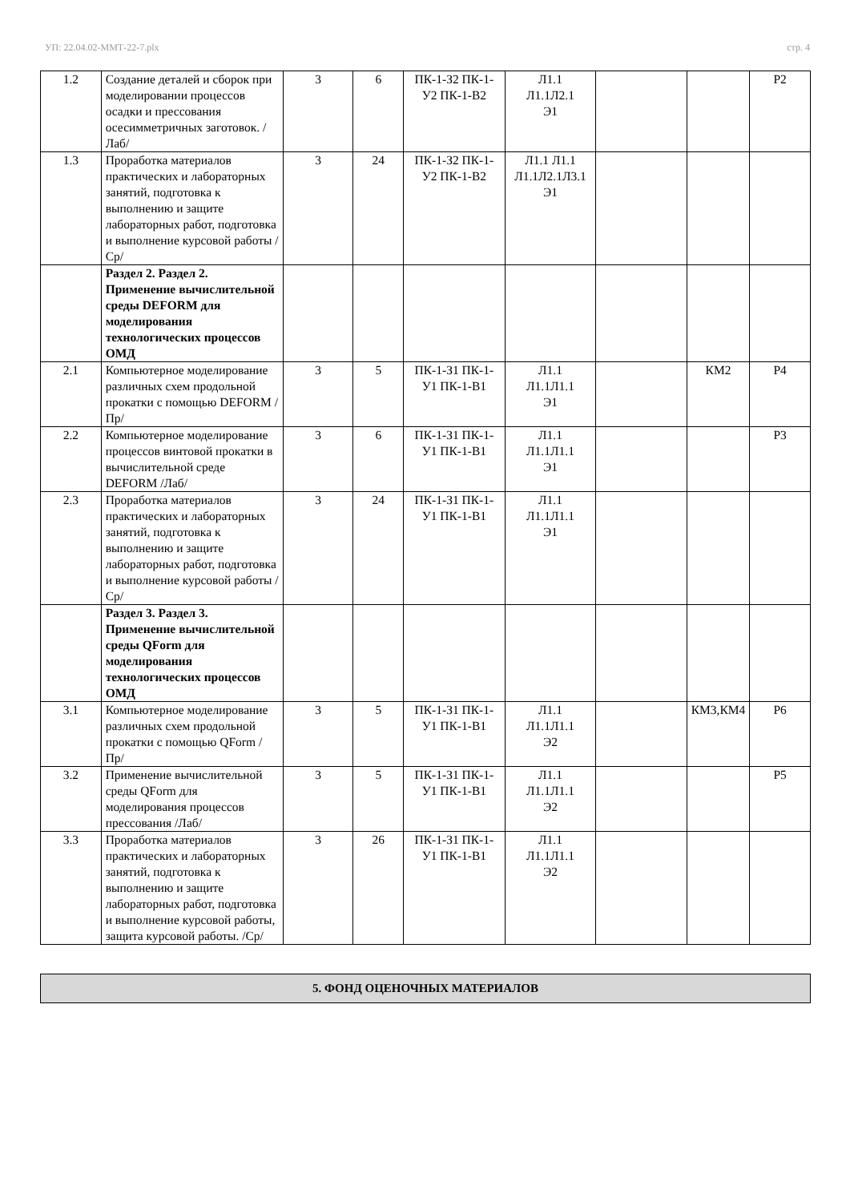УП: 22.04.02-ММТ-22-7.plx стр. 4
| 1.2 | Создание деталей и сборок при моделировании процессов осадки и прессования осесимметричных заготовок. /Лаб/ | 3 | 6 | ПК-1-З2 ПК-1-У2 ПК-1-В2 | Л1.1 Л1.1Л2.1 Э1 | | | Р2 |
| 1.3 | Проработка материалов практических и лабораторных занятий, подготовка к выполнению и защите лабораторных работ, подготовка и выполнение курсовой работы /Ср/ | 3 | 24 | ПК-1-З2 ПК-1-У2 ПК-1-В2 | Л1.1 Л1.1 Л1.1Л2.1Л3.1 Э1 | | | |
| | Раздел 2. Раздел 2. Применение вычислительной среды DEFORM для моделирования технологических процессов ОМД | | | | | | | |
| 2.1 | Компьютерное моделирование различных схем продольной прокатки с помощью DEFORM /Пр/ | 3 | 5 | ПК-1-З1 ПК-1-У1 ПК-1-В1 | Л1.1 Л1.1Л1.1 Э1 | | КМ2 | Р4 |
| 2.2 | Компьютерное моделирование процессов винтовой прокатки в вычислительной среде DEFORM /Лаб/ | 3 | 6 | ПК-1-З1 ПК-1-У1 ПК-1-В1 | Л1.1 Л1.1Л1.1 Э1 | | | Р3 |
| 2.3 | Проработка материалов практических и лабораторных занятий, подготовка к выполнению и защите лабораторных работ, подготовка и выполнение курсовой работы /Ср/ | 3 | 24 | ПК-1-З1 ПК-1-У1 ПК-1-В1 | Л1.1 Л1.1Л1.1 Э1 | | | |
| | Раздел 3. Раздел 3. Применение вычислительной среды QForm для моделирования технологических процессов ОМД | | | | | | | |
| 3.1 | Компьютерное моделирование различных схем продольной прокатки с помощью QForm /Пр/ | 3 | 5 | ПК-1-З1 ПК-1-У1 ПК-1-В1 | Л1.1 Л1.1Л1.1 Э2 | | КМ3,КМ4 | Р6 |
| 3.2 | Применение вычислительной среды QForm для моделирования процессов прессования /Лаб/ | 3 | 5 | ПК-1-З1 ПК-1-У1 ПК-1-В1 | Л1.1 Л1.1Л1.1 Э2 | | | Р5 |
| 3.3 | Проработка материалов практических и лабораторных занятий, подготовка к выполнению и защите лабораторных работ, подготовка и выполнение курсовой работы, защита курсовой работы. /Ср/ | 3 | 26 | ПК-1-З1 ПК-1-У1 ПК-1-В1 | Л1.1 Л1.1Л1.1 Э2 | | | |
5. ФОНД ОЦЕНОЧНЫХ МАТЕРИАЛОВ